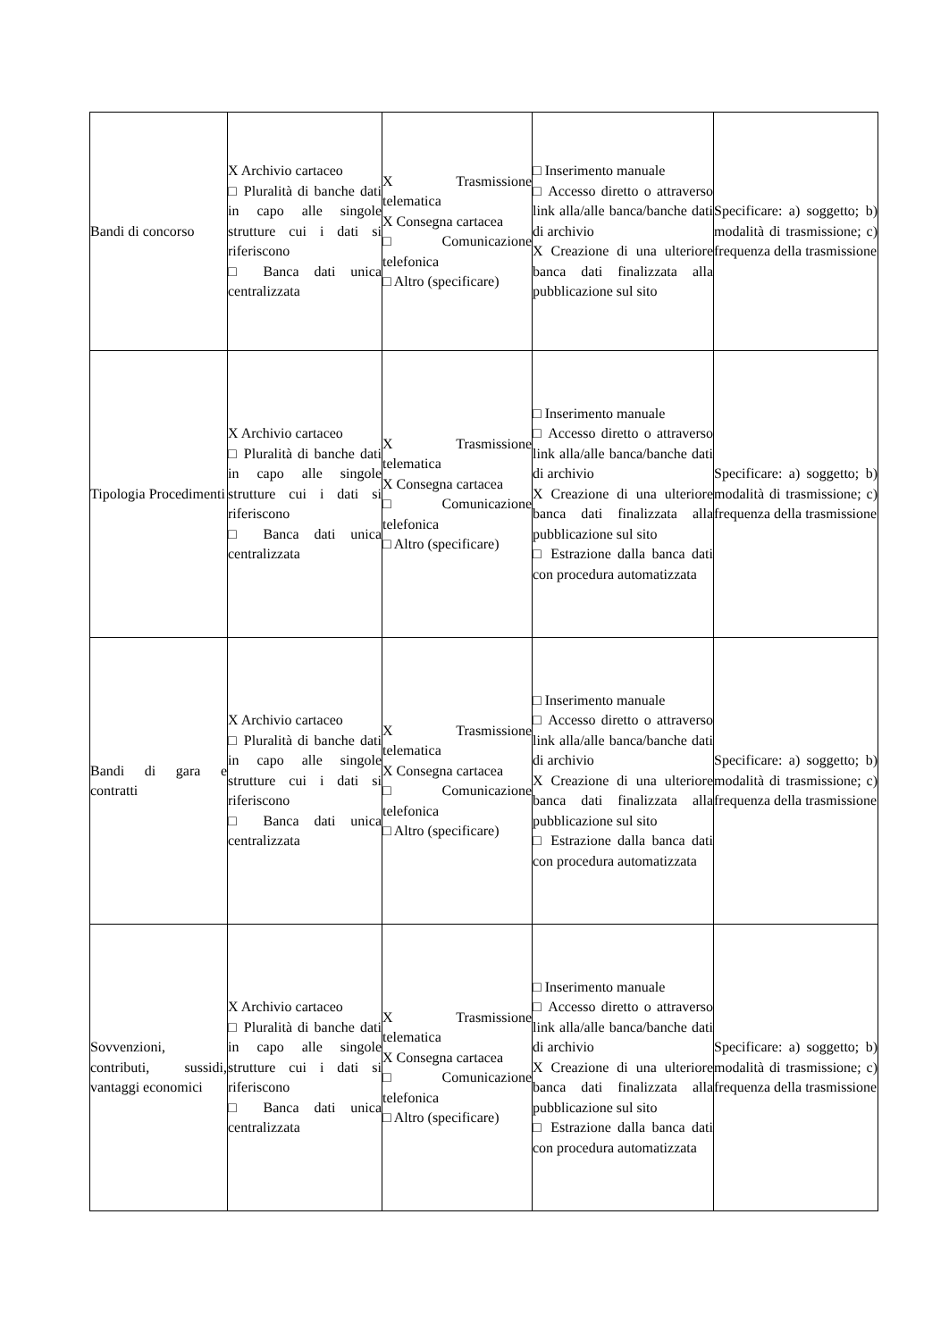| Bandi di concorso | X Archivio cartaceo □ Pluralità di banche dati in capo alle singole strutture cui i dati si riferiscono □ Banca dati unica centralizzata | X Trasmissione telematica X Consegna cartacea □ Comunicazione telefonica □ Altro (specificare) | □ Inserimento manuale □ Accesso diretto o attraverso link alla/alle banca/banche dati di archivio X Creazione di una ulteriore banca dati finalizzata alla pubblicazione sul sito | Specificare: a) soggetto; b) modalità di trasmissione; c) frequenza della trasmissione |
| Tipologia Procedimenti | X Archivio cartaceo □ Pluralità di banche dati in capo alle singole strutture cui i dati si riferiscono □ Banca dati unica centralizzata | X Trasmissione telematica X Consegna cartacea □ Comunicazione telefonica □ Altro (specificare) | □ Inserimento manuale □ Accesso diretto o attraverso link alla/alle banca/banche dati di archivio X Creazione di una ulteriore banca dati finalizzata alla pubblicazione sul sito □ Estrazione dalla banca dati con procedura automatizzata | Specificare: a) soggetto; b) modalità di trasmissione; c) frequenza della trasmissione |
| Bandi di gara e contratti | X Archivio cartaceo □ Pluralità di banche dati in capo alle singole strutture cui i dati si riferiscono □ Banca dati unica centralizzata | X Trasmissione telematica X Consegna cartacea □ Comunicazione telefonica □ Altro (specificare) | □ Inserimento manuale □ Accesso diretto o attraverso link alla/alle banca/banche dati di archivio X Creazione di una ulteriore banca dati finalizzata alla pubblicazione sul sito □ Estrazione dalla banca dati con procedura automatizzata | Specificare: a) soggetto; b) modalità di trasmissione; c) frequenza della trasmissione |
| Sovvenzioni, contributi, sussidi, vantaggi economici | X Archivio cartaceo □ Pluralità di banche dati in capo alle singole strutture cui i dati si riferiscono □ Banca dati unica centralizzata | X Trasmissione telematica X Consegna cartacea □ Comunicazione telefonica □ Altro (specificare) | □ Inserimento manuale □ Accesso diretto o attraverso link alla/alle banca/banche dati di archivio X Creazione di una ulteriore banca dati finalizzata alla pubblicazione sul sito □ Estrazione dalla banca dati con procedura automatizzata | Specificare: a) soggetto; b) modalità di trasmissione; c) frequenza della trasmissione |